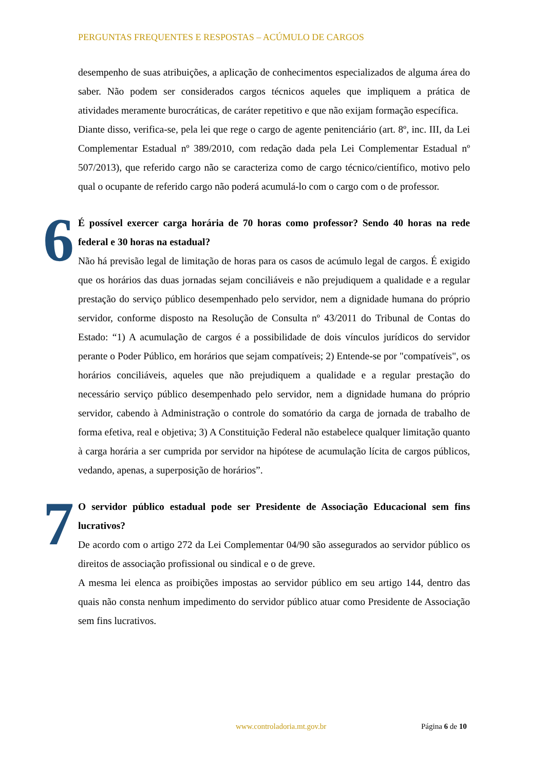PERGUNTAS FREQUENTES E RESPOSTAS – ACÚMULO DE CARGOS
desempenho de suas atribuições, a aplicação de conhecimentos especializados de alguma área do saber. Não podem ser considerados cargos técnicos aqueles que impliquem a prática de atividades meramente burocráticas, de caráter repetitivo e que não exijam formação específica.
Diante disso, verifica-se, pela lei que rege o cargo de agente penitenciário (art. 8º, inc. III, da Lei Complementar Estadual nº 389/2010, com redação dada pela Lei Complementar Estadual nº 507/2013), que referido cargo não se caracteriza como de cargo técnico/científico, motivo pelo qual o ocupante de referido cargo não poderá acumulá-lo com o cargo com o de professor.
6
É possível exercer carga horária de 70 horas como professor? Sendo 40 horas na rede federal e 30 horas na estadual?
Não há previsão legal de limitação de horas para os casos de acúmulo legal de cargos. É exigido que os horários das duas jornadas sejam conciliáveis e não prejudiquem a qualidade e a regular prestação do serviço público desempenhado pelo servidor, nem a dignidade humana do próprio servidor, conforme disposto na Resolução de Consulta nº 43/2011 do Tribunal de Contas do Estado: “1) A acumulação de cargos é a possibilidade de dois vínculos jurídicos do servidor perante o Poder Público, em horários que sejam compatíveis; 2) Entende-se por "compatíveis", os horários conciliáveis, aqueles que não prejudiquem a qualidade e a regular prestação do necessário serviço público desempenhado pelo servidor, nem a dignidade humana do próprio servidor, cabendo à Administração o controle do somatório da carga de jornada de trabalho de forma efetiva, real e objetiva; 3) A Constituição Federal não estabelece qualquer limitação quanto à carga horária a ser cumprida por servidor na hipótese de acumulação lícita de cargos públicos, vedando, apenas, a superposição de horários”.
7
O servidor público estadual pode ser Presidente de Associação Educacional sem fins lucrativos?
De acordo com o artigo 272 da Lei Complementar 04/90 são assegurados ao servidor público os direitos de associação profissional ou sindical e o de greve.
A mesma lei elenca as proibições impostas ao servidor público em seu artigo 144, dentro das quais não consta nenhum impedimento do servidor público atuar como Presidente de Associação sem fins lucrativos.
www.controladoria.mt.gov.br Página 6 de 10